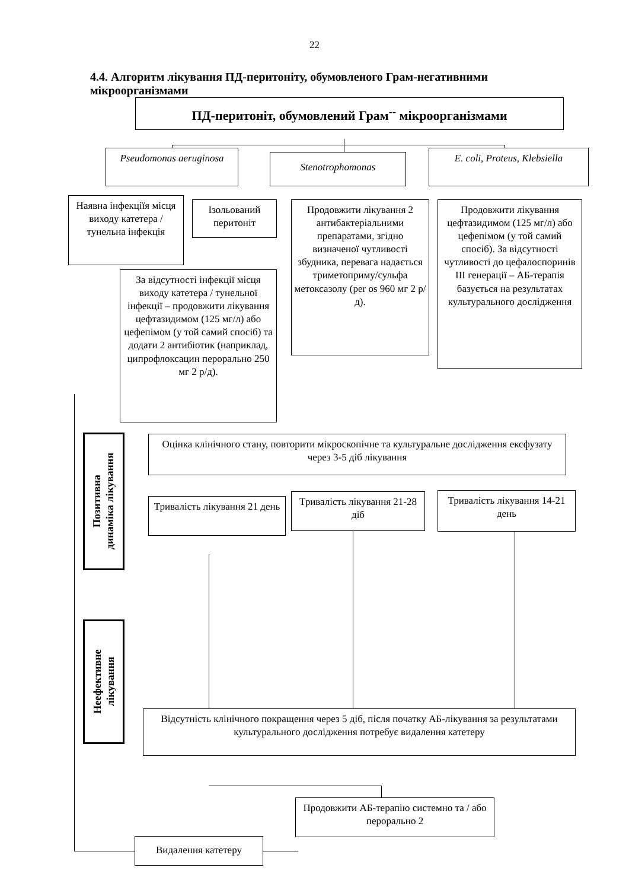22
4.4. Алгоритм лікування ПД-перитоніту, обумовленого Грам-негативними мікроорганізмами
ПД-перитоніт, обумовлений Грам<sup>--</sup> мікроорганізмами
Pseudomonas aeruginosa
Stenotrophomonas
E. coli, Proteus, Klebsiella
Наявна інфекціїя місця виходу катетера / тунельна інфекція
Ізольований перитоніт
Продовжити лікування 2 антибактеріальними препаратами, згідно визначеної чутливості збудника, перевага надається триметоприму/сульфа метоксазолу (per os 960 мг 2 р/д).
Продовжити лікування цефтазидимом (125 мг/л) або цефепімом (у той самий спосіб). За відсутності чутливості до цефалоспоринів ІІІ генерації – АБ-терапія базується на результатах культурального дослідження
За відсутності інфекції місця виходу катетера / тунельної інфекції – продовжити лікування цефтазидимом (125 мг/л) або цефепімом (у той самий спосіб) та додати 2 антибіотик (наприклад, ципрофлоксацин перорально 250 мг 2 р/д).
Позитивна
динаміка лікування
Оцінка клінічного стану, повторити мікроскопічне та культуральне дослідження ексфузату через 3-5 діб лікування
Тривалість лікування 21 день
Тривалість лікування 21-28 діб
Тривалість лікування 14-21 день
Неефективне
лікування
Відсутність клінічного покращення через 5 діб, після початку АБ-лікування за результатами культурального дослідження потребує видалення катетеру
Видалення катетеру
Продовжити АБ-терапію системно та / або перорально 2